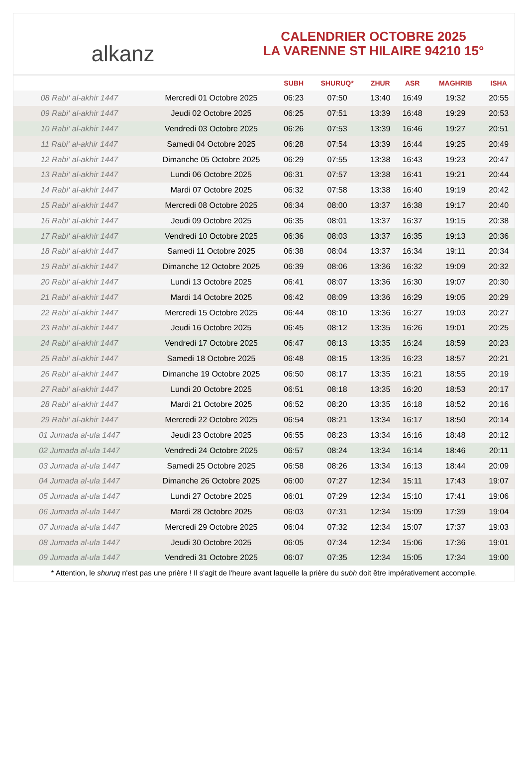alkanz
CALENDRIER OCTOBRE 2025
LA VARENNE ST HILAIRE 94210 15°
| | | SUBH | SHURUQ* | ZHUR | ASR | MAGHRIB | ISHA |
| --- | --- | --- | --- | --- | --- | --- | --- |
| 08 Rabi‘ al-akhir 1447 | Mercredi 01 Octobre 2025 | 06:23 | 07:50 | 13:40 | 16:49 | 19:32 | 20:55 |
| 09 Rabi‘ al-akhir 1447 | Jeudi 02 Octobre 2025 | 06:25 | 07:51 | 13:39 | 16:48 | 19:29 | 20:53 |
| 10 Rabi‘ al-akhir 1447 | Vendredi 03 Octobre 2025 | 06:26 | 07:53 | 13:39 | 16:46 | 19:27 | 20:51 |
| 11 Rabi‘ al-akhir 1447 | Samedi 04 Octobre 2025 | 06:28 | 07:54 | 13:39 | 16:44 | 19:25 | 20:49 |
| 12 Rabi‘ al-akhir 1447 | Dimanche 05 Octobre 2025 | 06:29 | 07:55 | 13:38 | 16:43 | 19:23 | 20:47 |
| 13 Rabi‘ al-akhir 1447 | Lundi 06 Octobre 2025 | 06:31 | 07:57 | 13:38 | 16:41 | 19:21 | 20:44 |
| 14 Rabi‘ al-akhir 1447 | Mardi 07 Octobre 2025 | 06:32 | 07:58 | 13:38 | 16:40 | 19:19 | 20:42 |
| 15 Rabi‘ al-akhir 1447 | Mercredi 08 Octobre 2025 | 06:34 | 08:00 | 13:37 | 16:38 | 19:17 | 20:40 |
| 16 Rabi‘ al-akhir 1447 | Jeudi 09 Octobre 2025 | 06:35 | 08:01 | 13:37 | 16:37 | 19:15 | 20:38 |
| 17 Rabi‘ al-akhir 1447 | Vendredi 10 Octobre 2025 | 06:36 | 08:03 | 13:37 | 16:35 | 19:13 | 20:36 |
| 18 Rabi‘ al-akhir 1447 | Samedi 11 Octobre 2025 | 06:38 | 08:04 | 13:37 | 16:34 | 19:11 | 20:34 |
| 19 Rabi‘ al-akhir 1447 | Dimanche 12 Octobre 2025 | 06:39 | 08:06 | 13:36 | 16:32 | 19:09 | 20:32 |
| 20 Rabi‘ al-akhir 1447 | Lundi 13 Octobre 2025 | 06:41 | 08:07 | 13:36 | 16:30 | 19:07 | 20:30 |
| 21 Rabi‘ al-akhir 1447 | Mardi 14 Octobre 2025 | 06:42 | 08:09 | 13:36 | 16:29 | 19:05 | 20:29 |
| 22 Rabi‘ al-akhir 1447 | Mercredi 15 Octobre 2025 | 06:44 | 08:10 | 13:36 | 16:27 | 19:03 | 20:27 |
| 23 Rabi‘ al-akhir 1447 | Jeudi 16 Octobre 2025 | 06:45 | 08:12 | 13:35 | 16:26 | 19:01 | 20:25 |
| 24 Rabi‘ al-akhir 1447 | Vendredi 17 Octobre 2025 | 06:47 | 08:13 | 13:35 | 16:24 | 18:59 | 20:23 |
| 25 Rabi‘ al-akhir 1447 | Samedi 18 Octobre 2025 | 06:48 | 08:15 | 13:35 | 16:23 | 18:57 | 20:21 |
| 26 Rabi‘ al-akhir 1447 | Dimanche 19 Octobre 2025 | 06:50 | 08:17 | 13:35 | 16:21 | 18:55 | 20:19 |
| 27 Rabi‘ al-akhir 1447 | Lundi 20 Octobre 2025 | 06:51 | 08:18 | 13:35 | 16:20 | 18:53 | 20:17 |
| 28 Rabi‘ al-akhir 1447 | Mardi 21 Octobre 2025 | 06:52 | 08:20 | 13:35 | 16:18 | 18:52 | 20:16 |
| 29 Rabi‘ al-akhir 1447 | Mercredi 22 Octobre 2025 | 06:54 | 08:21 | 13:34 | 16:17 | 18:50 | 20:14 |
| 01 Jumada al-ula 1447 | Jeudi 23 Octobre 2025 | 06:55 | 08:23 | 13:34 | 16:16 | 18:48 | 20:12 |
| 02 Jumada al-ula 1447 | Vendredi 24 Octobre 2025 | 06:57 | 08:24 | 13:34 | 16:14 | 18:46 | 20:11 |
| 03 Jumada al-ula 1447 | Samedi 25 Octobre 2025 | 06:58 | 08:26 | 13:34 | 16:13 | 18:44 | 20:09 |
| 04 Jumada al-ula 1447 | Dimanche 26 Octobre 2025 | 06:00 | 07:27 | 12:34 | 15:11 | 17:43 | 19:07 |
| 05 Jumada al-ula 1447 | Lundi 27 Octobre 2025 | 06:01 | 07:29 | 12:34 | 15:10 | 17:41 | 19:06 |
| 06 Jumada al-ula 1447 | Mardi 28 Octobre 2025 | 06:03 | 07:31 | 12:34 | 15:09 | 17:39 | 19:04 |
| 07 Jumada al-ula 1447 | Mercredi 29 Octobre 2025 | 06:04 | 07:32 | 12:34 | 15:07 | 17:37 | 19:03 |
| 08 Jumada al-ula 1447 | Jeudi 30 Octobre 2025 | 06:05 | 07:34 | 12:34 | 15:06 | 17:36 | 19:01 |
| 09 Jumada al-ula 1447 | Vendredi 31 Octobre 2025 | 06:07 | 07:35 | 12:34 | 15:05 | 17:34 | 19:00 |
* Attention, le shuruq n'est pas une prière ! Il s'agit de l'heure avant laquelle la prière du subh doit être impérativement accomplie.